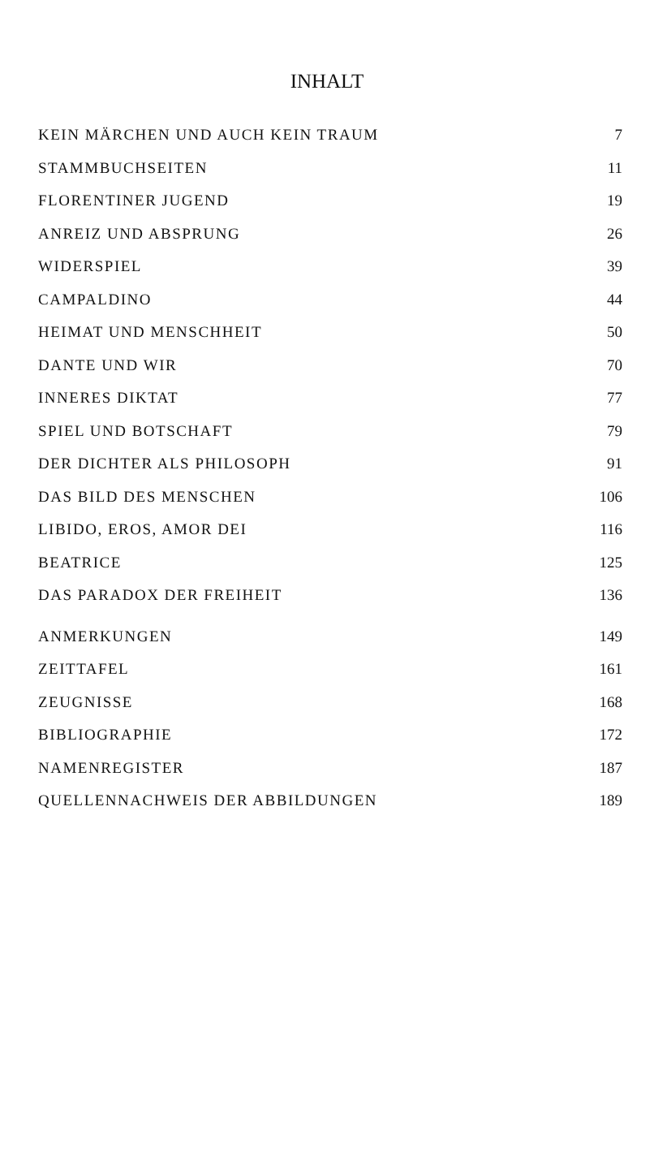INHALT
| KEIN MÄRCHEN UND AUCH KEIN TRAUM | 7 |
| STAMMBUCHSEITEN | 11 |
| FLORENTINER JUGEND | 19 |
| ANREIZ UND ABSPRUNG | 26 |
| WIDERSPIEL | 39 |
| CAMPALDINO | 44 |
| HEIMAT UND MENSCHHEIT | 50 |
| DANTE UND WIR | 70 |
| INNERES DIKTAT | 77 |
| SPIEL UND BOTSCHAFT | 79 |
| DER DICHTER ALS PHILOSOPH | 91 |
| DAS BILD DES MENSCHEN | 106 |
| LIBIDO, EROS, AMOR DEI | 116 |
| BEATRICE | 125 |
| DAS PARADOX DER FREIHEIT | 136 |
| ANMERKUNGEN | 149 |
| ZEITTAFEL | 161 |
| ZEUGNISSE | 168 |
| BIBLIOGRAPHIE | 172 |
| NAMENREGISTER | 187 |
| QUELLENNACHWEIS DER ABBILDUNGEN | 189 |